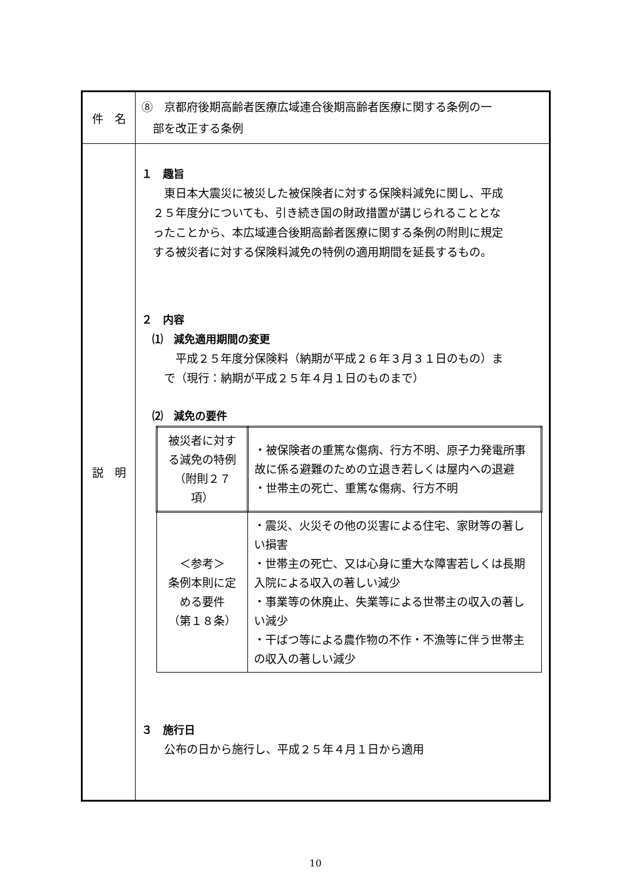| 件 名 | ⑧ 京都府後期高齢者医療広域連合後期高齢者医療に関する条例の一 部を改正する条例 |
| 説 明 | １ 趣旨 東日本大震災に被災した被保険者に対する保険料減免に関し、平成 ２５年度分についても、引き続き国の財政措置が講じられることとな ったことから、本広域連合後期高齢者医療に関する条例の附則に規定 する被災者に対する保険料減免の特例の適用期間を延長するもの。 ２ 内容 ⑴ 減免適用期間の変更 平成２５年度分保険料（納期が平成２６年３月３１日のもの）ま で（現行：納期が平成２５年４月１日のものまで） ⑵ 減免の要件 / 被災者に対する減免の特例 （附則２７項） / ・被保険者の重篤な傷病、行方不明、原子力発電所事故に係る避難のための立退き若しくは屋内への退避 ・世帯主の死亡、重篤な傷病、行方不明 / / ＜参考＞ 条例本則に定める要件 （第１８条） / ・震災、火災その他の災害による住宅、家財等の著しい損害 ・世帯主の死亡、又は心身に重大な障害若しくは長期入院による収入の著しい減少 ・事業等の休廃止、失業等による世帯主の収入の著しい減少 ・干ばつ等による農作物の不作・不漁等に伴う世帯主の収入の著しい減少 / ３ 施行日 公布の日から施行し、平成２５年４月１日から適用 |
10